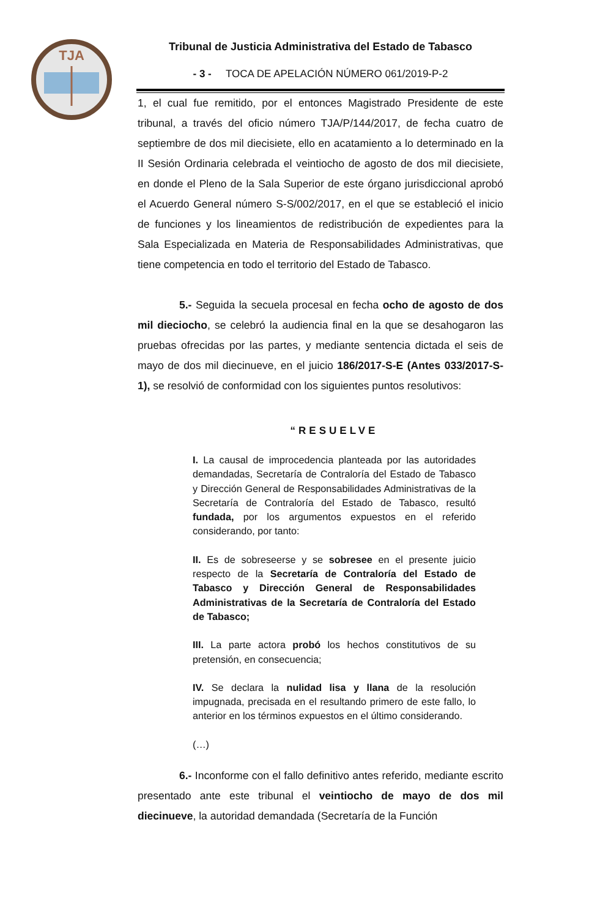TJA
Tribunal de Justicia Administrativa del Estado de Tabasco
- 3 - TOCA DE APELACIÓN NÚMERO 061/2019-P-2
1, el cual fue remitido, por el entonces Magistrado Presidente de este tribunal, a través del oficio número TJA/P/144/2017, de fecha cuatro de septiembre de dos mil diecisiete, ello en acatamiento a lo determinado en la II Sesión Ordinaria celebrada el veintiocho de agosto de dos mil diecisiete, en donde el Pleno de la Sala Superior de este órgano jurisdiccional aprobó el Acuerdo General número S-S/002/2017, en el que se estableció el inicio de funciones y los lineamientos de redistribución de expedientes para la Sala Especializada en Materia de Responsabilidades Administrativas, que tiene competencia en todo el territorio del Estado de Tabasco.
5.- Seguida la secuela procesal en fecha ocho de agosto de dos mil dieciocho, se celebró la audiencia final en la que se desahogaron las pruebas ofrecidas por las partes, y mediante sentencia dictada el seis de mayo de dos mil diecinueve, en el juicio 186/2017-S-E (Antes 033/2017-S-1), se resolvió de conformidad con los siguientes puntos resolutivos:
“RESUELVE
I. La causal de improcedencia planteada por las autoridades demandadas, Secretaría de Contraloría del Estado de Tabasco y Dirección General de Responsabilidades Administrativas de la Secretaría de Contraloría del Estado de Tabasco, resultó fundada, por los argumentos expuestos en el referido considerando, por tanto:
II. Es de sobreseerse y se sobresee en el presente juicio respecto de la Secretaría de Contraloría del Estado de Tabasco y Dirección General de Responsabilidades Administrativas de la Secretaría de Contraloría del Estado de Tabasco;
III. La parte actora probó los hechos constitutivos de su pretensión, en consecuencia;
IV. Se declara la nulidad lisa y llana de la resolución impugnada, precisada en el resultando primero de este fallo, lo anterior en los términos expuestos en el último considerando.
(…)
6.- Inconforme con el fallo definitivo antes referido, mediante escrito presentado ante este tribunal el veintiocho de mayo de dos mil diecinueve, la autoridad demandada (Secretaría de la Función